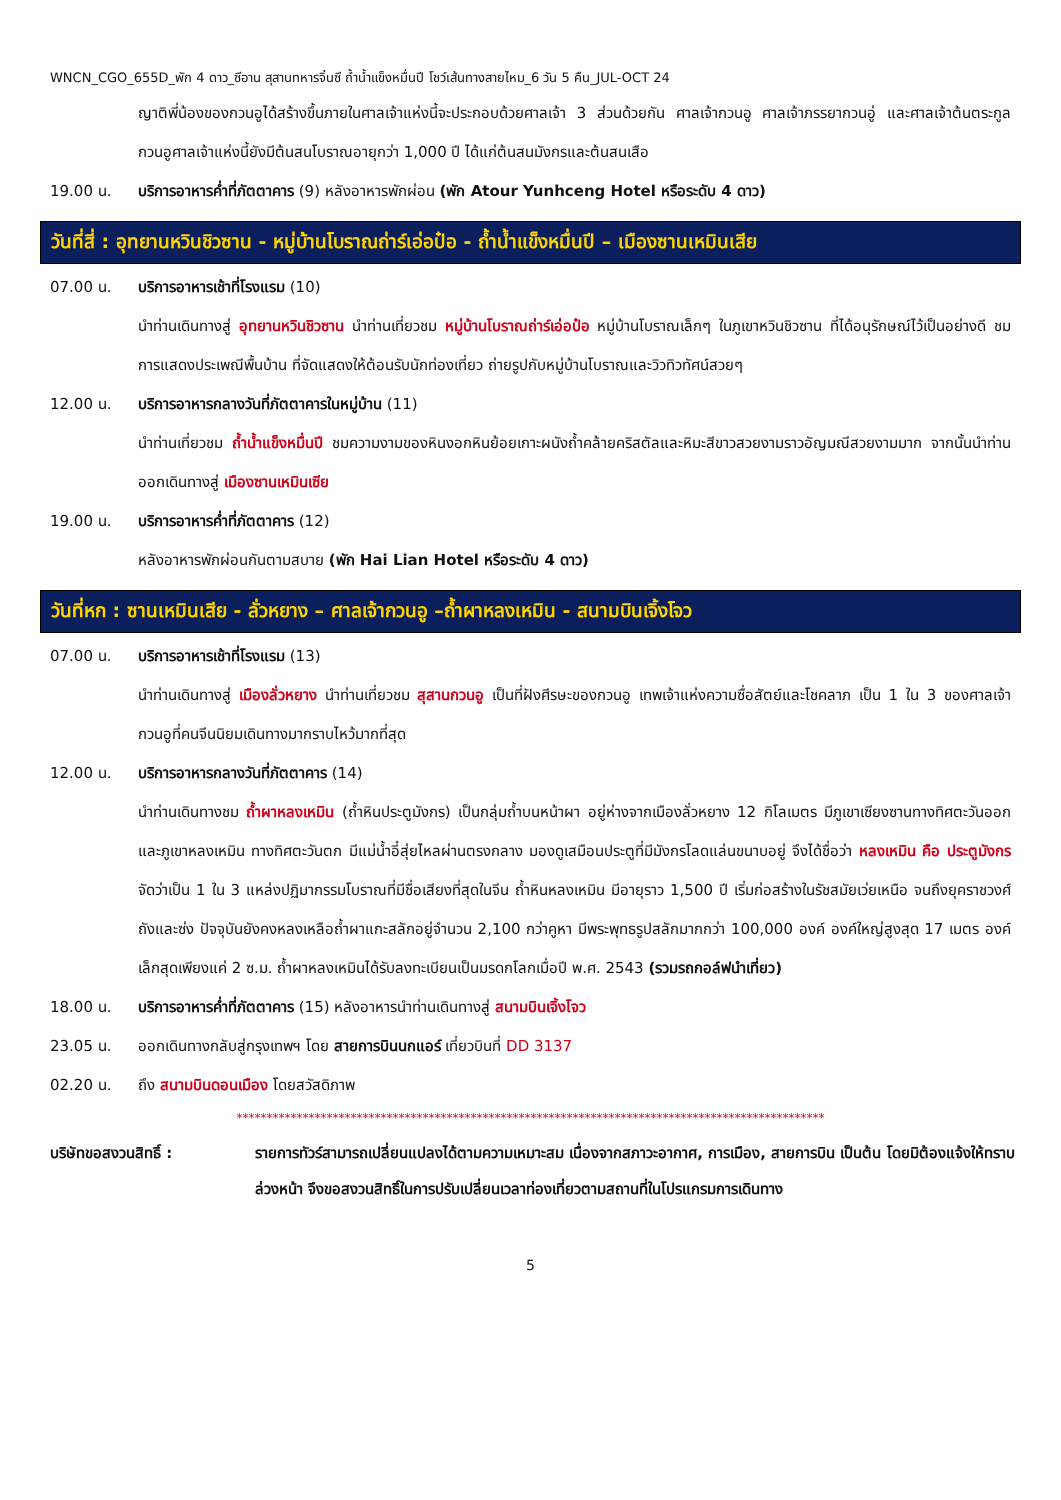WNCN_CGO_655D_พัก 4 ดาว_ซีอาน สุสานทหารจิ๋นซี ถ้ำน้ำแข็งหมื่นปี โชว์เส้นทางสายไหม_6 วัน 5 คืน_JUL-OCT 24
ญาติพี่น้องของกวนอูได้สร้างขึ้นภายในศาลเจ้าแห่งนี้จะประกอบด้วยศาลเจ้า 3 ส่วนด้วยกัน ศาลเจ้ากวนอู ศาลเจ้าภรรยากวนอู่ และศาลเจ้าต้นตระกูลกวนอูศาลเจ้าแห่งนี้ยังมีต้นสนโบราณอายุกว่า 1,000 ปี ได้แก่ต้นสนมังกรและต้นสนเสือ
19.00 น. บริการอาหารค่ำที่ภัตตาคาร (9) หลังอาหารพักผ่อน (พัก Atour Yunhceng Hotel หรือระดับ 4 ดาว)
วันที่สี่ : อุทยานหวินชิวซาน - หมู่บ้านโบราณถ่าร์เอ่อป๋อ - ถ้ำน้ำแข็งหมื่นปี – เมืองซานเหมินเสีย
07.00 น. บริการอาหารเช้าที่โรงแรม (10)
นำท่านเดินทางสู่ อุทยานหวินชิวซาน นำท่านเที่ยวชม หมู่บ้านโบราณถ่าร์เอ่อป๋อ หมู่บ้านโบราณเล็กๆ ในภูเขาหวินชิวซาน ที่ได้อนุรักษณ์ไว้เป็นอย่างดี ชม การแสดงประเพณีพื้นบ้าน ที่จัดแสดงให้ต้อนรับนักท่องเที่ยว ถ่ายรูปกับหมู่บ้านโบราณและวิวทิวทัศน์สวยๆ
12.00 น. บริการอาหารกลางวันที่ภัตตาคารในหมู่บ้าน (11)
นำท่านเที่ยวชม ถ้ำน้ำแข็งหมื่นปี ชมความงามของหินงอกหินย้อยเกาะผนังถ้ำคล้ายคริสตัลและหิมะสีขาวสวยงามราวอัญมณีสวยงามมาก จากนั้นนำท่านออกเดินทางสู่ เมืองซานเหมินเซีย
19.00 น. บริการอาหารค่ำที่ภัตตาคาร (12)
หลังอาหารพักผ่อนกันตามสบาย (พัก Hai Lian Hotel หรือระดับ 4 ดาว)
วันที่หก : ซานเหมินเสีย - ลั่วหยาง – ศาลเจ้ากวนอู –ถ้ำผาหลงเหมิน - สนามบินเจิ้งโจว
07.00 น. บริการอาหารเช้าที่โรงแรม (13)
นำท่านเดินทางสู่ เมืองลั่วหยาง นำท่านเที่ยวชม สุสานกวนอู เป็นที่ฝังศีรษะของกวนอู เทพเจ้าแห่งความซื่อสัตย์และโชคลาภ เป็น 1 ใน 3 ของศาลเจ้ากวนอูที่คนจีนนิยมเดินทางมากราบไหว้มากที่สุด
12.00 น. บริการอาหารกลางวันที่ภัตตาคาร (14)
นำท่านเดินทางชม ถ้ำผาหลงเหมิน (ถ้ำหินประตูมังกร) เป็นกลุ่มถ้ำบนหน้าผา อยู่ห่างจากเมืองลั่วหยาง 12 กิโลเมตร มีภูเขาเซียงซานทางทิศตะวันออกและภูเขาหลงเหมิน ทางทิศตะวันตก มีแม่น้ำอี๋สุ่ยไหลผ่านตรงกลาง มองดูเสมือนประตูที่มีมังกรโลดแล่นขนาบอยู่ จึงได้ชื่อว่า หลงเหมิน คือ ประตูมังกร จัดว่าเป็น 1 ใน 3 แหล่งปฏิมากรรมโบราณที่มีชื่อเสียงที่สุดในจีน ถ้ำหินหลงเหมิน มีอายุราว 1,500 ปี เริ่มก่อสร้างในรัชสมัยเว่ยเหนือ จนถึงยุคราชวงศ์ถังและซ่ง ปัจจุบันยังคงหลงเหลือถ้ำผาแกะสลักอยู่จำนวน 2,100 กว่าคูหา มีพระพุทธรูปสลักมากกว่า 100,000 องค์ องค์ใหญ่สูงสุด 17 เมตร องค์เล็กสุดเพียงแค่ 2 ซ.ม. ถ้ำผาหลงเหมินได้รับลงทะเบียนเป็นมรดกโลกเมื่อปี พ.ศ. 2543 (รวมรถกอล์ฟนำเที่ยว)
18.00 น. บริการอาหารค่ำที่ภัตตาคาร (15) หลังอาหารนำท่านเดินทางสู่ สนามบินเจิ้งโจว
23.05 น. ออกเดินทางกลับสู่กรุงเทพฯ โดย สายการบินนกแอร์ เที่ยวบินที่ DD 3137
02.20 น. ถึง สนามบินดอนเมือง โดยสวัสดิภาพ
**************************************************************************************************
บริษัทขอสงวนสิทธิ์ : รายการทัวร์สามารถเปลี่ยนแปลงได้ตามความเหมาะสม เนื่องจากสภาวะอากาศ, การเมือง, สายการบิน เป็นต้น โดยมิต้องแจ้งให้ทราบล่วงหน้า จึงขอสงวนสิทธิ์ในการปรับเปลี่ยนเวลาท่องเที่ยวตามสถานที่ในโปรแกรมการเดินทาง
5